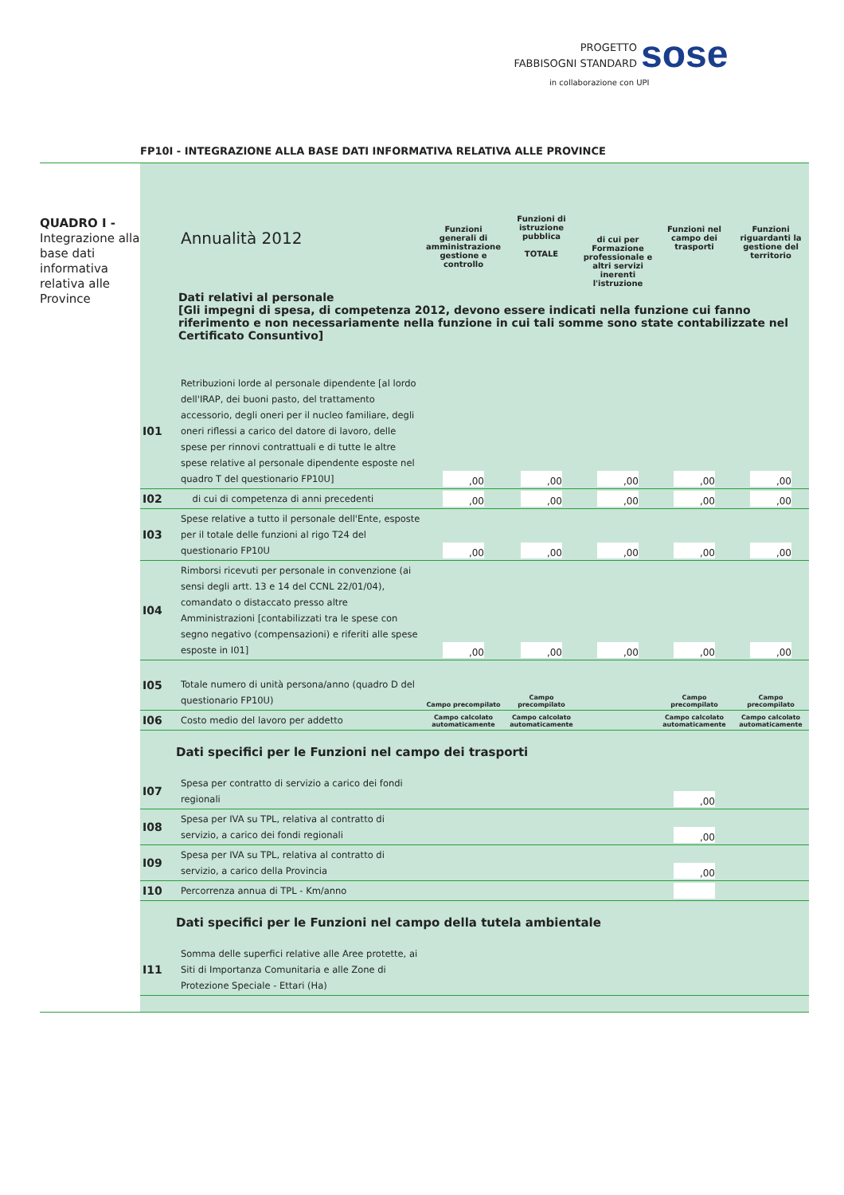PROGETTO
FABBISOGNI STANDARD
sose
in collaborazione con UPI
FP10I - INTEGRAZIONE ALLA BASE DATI INFORMATIVA RELATIVA ALLE PROVINCE
QUADRO I -
Integrazione alla base dati informativa relativa alle Province
| | Annualità 2012 | Funzioni generali di amministrazione gestione e controllo | Funzioni di istruzione pubblica TOTALE | di cui per Formazione professionale e altri servizi inerenti l'istruzione | Funzioni nel campo dei trasporti | Funzioni riguardanti la gestione del territorio |
| Dati relativi al personale [Gli impegni di spesa, di competenza 2012, devono essere indicati nella funzione cui fanno riferimento e non necessariamente nella funzione in cui tali somme sono state contabilizzate nel Certificato Consuntivo] | | | | | | |
| I01 | Retribuzioni lorde al personale dipendente [al lordo dell'IRAP, dei buoni pasto, del trattamento accessorio, degli oneri per il nucleo familiare, degli oneri riflessi a carico del datore di lavoro, delle spese per rinnovi contrattuali e di tutte le altre spese relative al personale dipendente esposte nel quadro T del questionario FP10U] | ,00 | ,00 | ,00 | ,00 | ,00 |
| I02 | di cui di competenza di anni precedenti | ,00 | ,00 | ,00 | ,00 | ,00 |
| I03 | Spese relative a tutto il personale dell'Ente, esposte per il totale delle funzioni al rigo T24 del questionario FP10U | ,00 | ,00 | ,00 | ,00 | ,00 |
| I04 | Rimborsi ricevuti per personale in convenzione (ai sensi degli artt. 13 e 14 del CCNL 22/01/04), comandato o distaccato presso altre Amministrazioni [contabilizzati tra le spese con segno negativo (compensazioni) e riferiti alle spese esposte in I01] | ,00 | ,00 | ,00 | ,00 | ,00 |
| I05 | Totale numero di unità persona/anno (quadro D del questionario FP10U) | Campo precompilato | Campo precompilato | | Campo precompilato | Campo precompilato |
| I06 | Costo medio del lavoro per addetto | Campo calcolato automaticamente | Campo calcolato automaticamente | | Campo calcolato automaticamente | Campo calcolato automaticamente |
| Dati specifici per le Funzioni nel campo dei trasporti | | | | | | |
| I07 | Spesa per contratto di servizio a carico dei fondi regionali | | | | ,00 | |
| I08 | Spesa per IVA su TPL, relativa al contratto di servizio, a carico dei fondi regionali | | | | ,00 | |
| I09 | Spesa per IVA su TPL, relativa al contratto di servizio, a carico della Provincia | | | | ,00 | |
| I10 | Percorrenza annua di TPL - Km/anno | | | | | |
| Dati specifici per le Funzioni nel campo della tutela ambientale | | | | | | |
| I11 | Somma delle superfici relative alle Aree protette, ai Siti di Importanza Comunitaria e alle Zone di Protezione Speciale - Ettari (Ha) | | | | | |